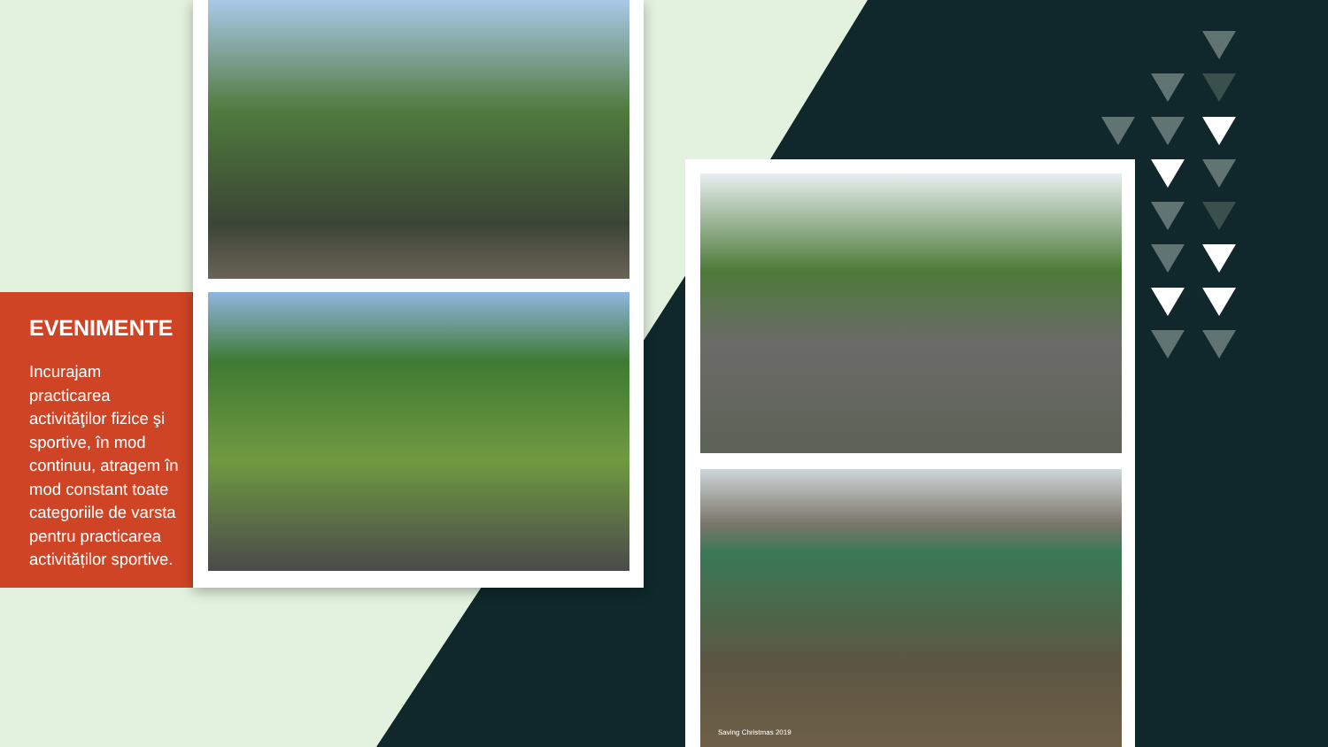EVENIMENTE
Incurajam practicarea activităţilor fizice şi sportive, în mod continuu, atragem în mod constant toate categoriile de varsta pentru practicarea activităților sportive.
Saving Christmas 2019